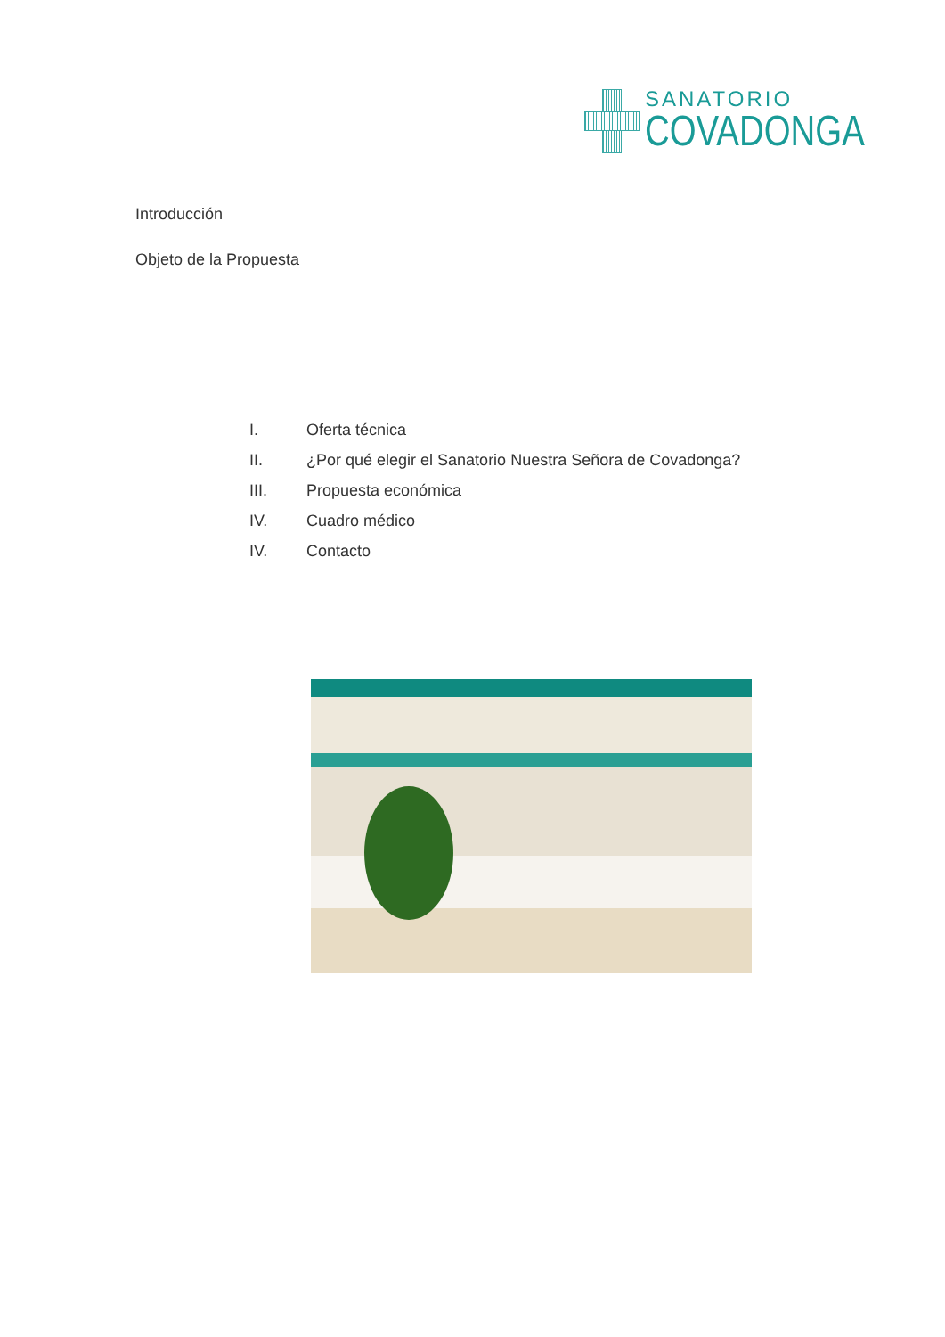SANATORIO
COVADONGA
Introducción
Objeto de la Propuesta
I. Oferta técnica
II. ¿Por qué elegir el Sanatorio Nuestra Señora de Covadonga?
III. Propuesta económica
IV. Cuadro médico
IV. Contacto